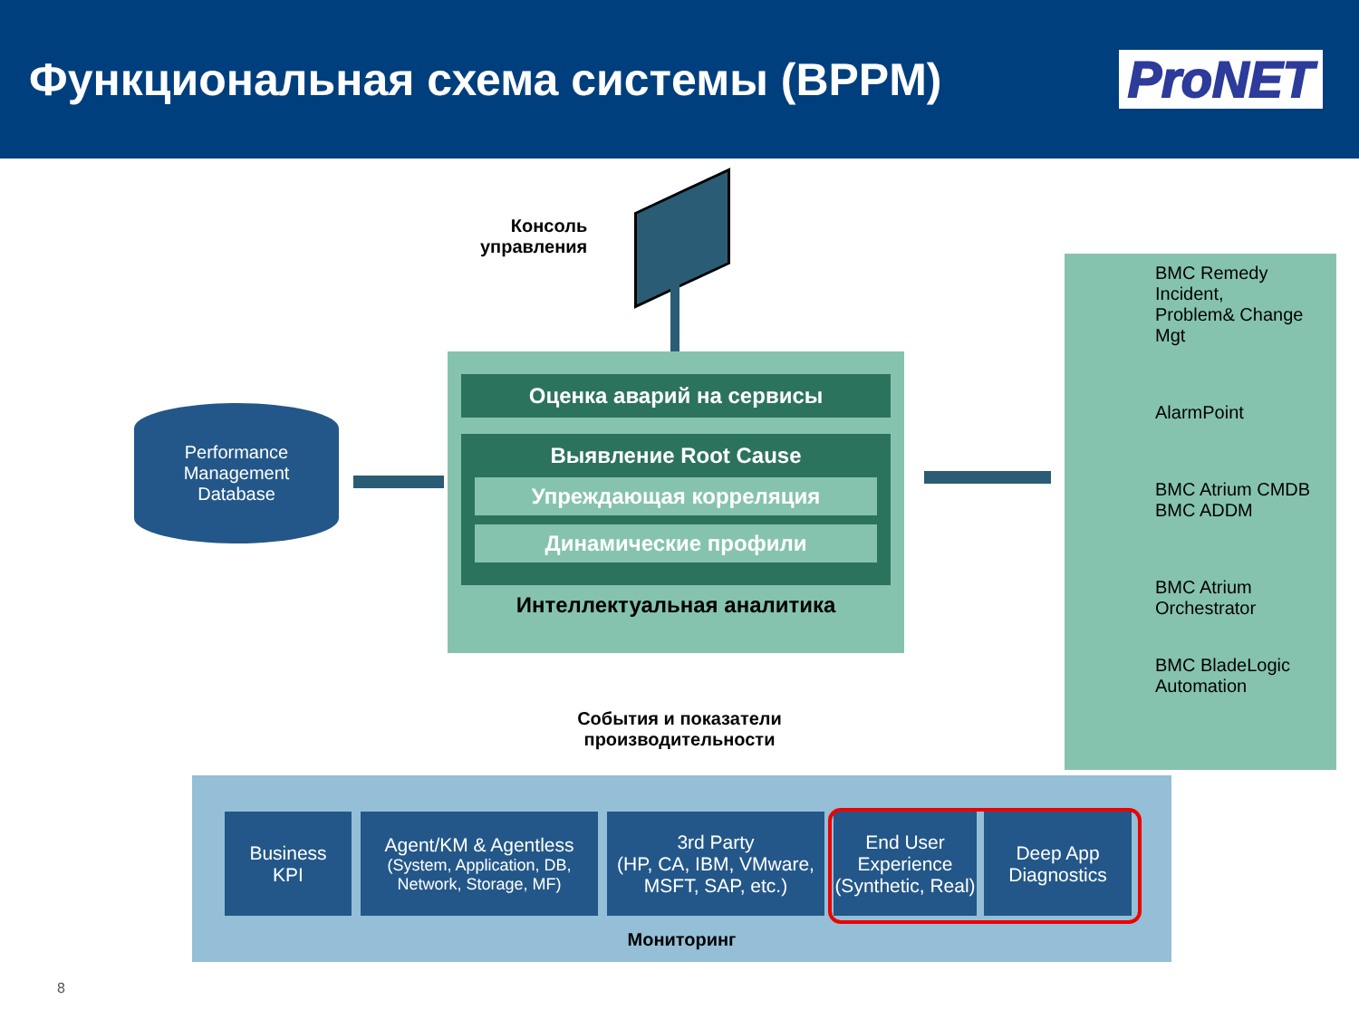Функциональная схема системы (BPPM)
ProNET
Консоль
управления
Оценка аварий на сервисы
Выявление Root Cause
Упреждающая корреляция
Динамические профили
Интеллектуальная аналитика
Performance
Management
Database
BMC Remedy Incident,
Problem& Change Mgt
AlarmPoint
BMC Atrium CMDB
BMC ADDM
BMC Atrium
Orchestrator
BMC BladeLogic
Automation
События и показатели производительности
Business
KPI
Agent/KM & Agentless
(System, Application, DB, Network, Storage, MF)
3rd Party
(HP, CA, IBM, VMware, MSFT, SAP, etc.)
End User
Experience
(Synthetic, Real)
Deep App
Diagnostics
Мониторинг
8